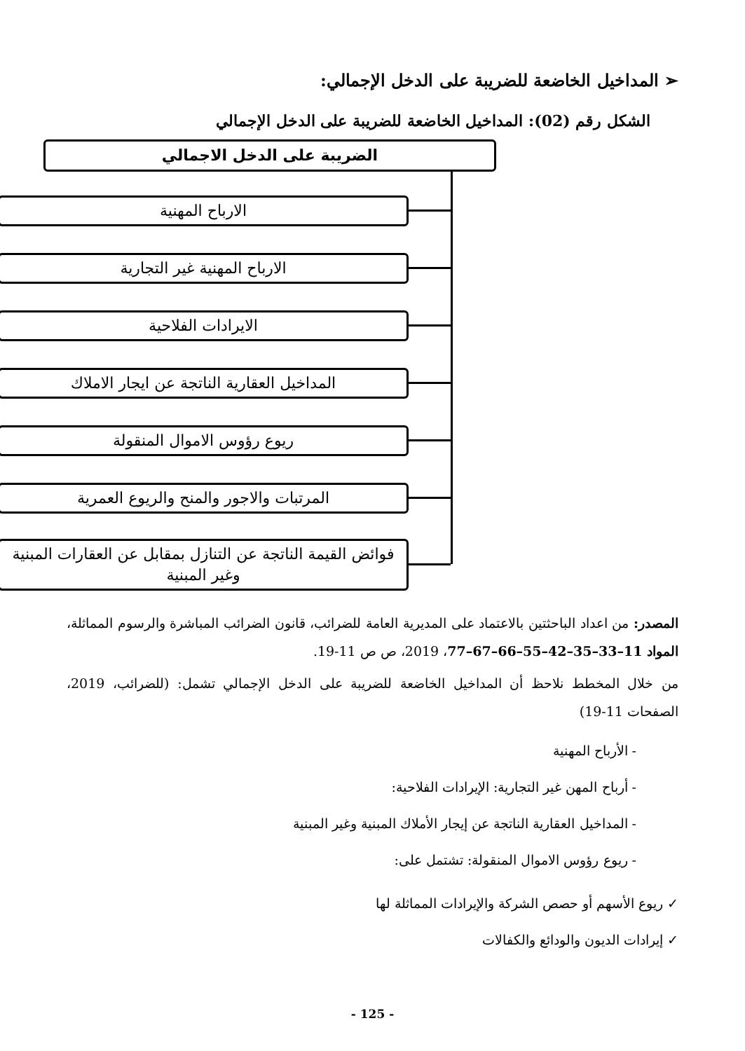➢ المداخيل الخاضعة للضريبة على الدخل الإجمالي:
الشكل رقم (02): المداخيل الخاضعة للضريبة على الدخل الإجمالي
الضريبة على الدخل الاجمالي
الارباح المهنية
الارباح المهنية غير التجارية
الايرادات الفلاحية
المداخيل العقارية الناتجة عن ايجار الاملاك
ريوع رؤوس الاموال المنقولة
المرتبات والاجور والمنح والريوع العمرية
فوائض القيمة الناتجة عن التنازل بمقابل عن العقارات المبنية وغير المبنية
المصدر: من اعداد الباحثتين بالاعتماد على المديرية العامة للضرائب، قانون الضرائب المباشرة والرسوم المماثلة، المواد 11–33–35–42–55–66–67–77، 2019، ص ص 11-19.
من خلال المخطط نلاحظ أن المداخيل الخاضعة للضريبة على الدخل الإجمالي تشمل: (للضرائب، 2019، الصفحات 11-19)
- الأرباح المهنية
- أرباح المهن غير التجارية: الإيرادات الفلاحية:
- المداخيل العقارية الناتجة عن إيجار الأملاك المبنية وغير المبنية
- ريوع رؤوس الاموال المنقولة: تشتمل على:
✓ ريوع الأسهم أو حصص الشركة والإيرادات المماثلة لها
✓ إيرادات الديون والودائع والكفالات
- 125 -